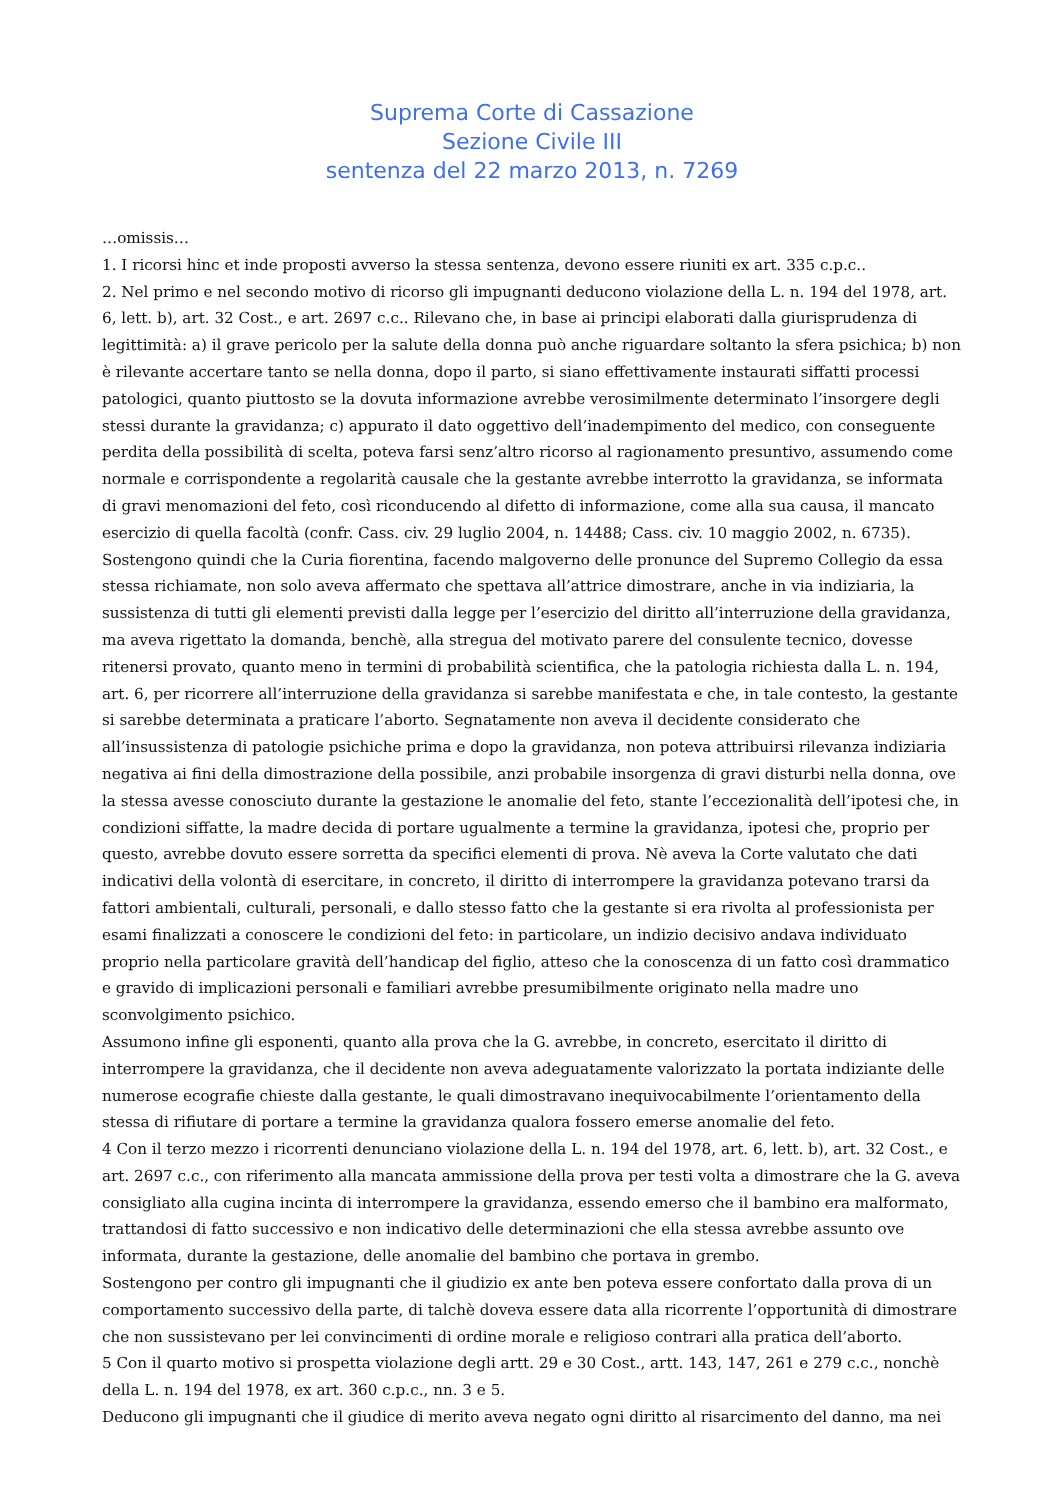Suprema Corte di Cassazione
Sezione Civile III
sentenza del 22 marzo 2013, n. 7269
…omissis…
1. I ricorsi hinc et inde proposti avverso la stessa sentenza, devono essere riuniti ex art. 335 c.p.c..
2. Nel primo e nel secondo motivo di ricorso gli impugnanti deducono violazione della L. n. 194 del 1978, art. 6, lett. b), art. 32 Cost., e art. 2697 c.c.. Rilevano che, in base ai principi elaborati dalla giurisprudenza di legittimità: a) il grave pericolo per la salute della donna può anche riguardare soltanto la sfera psichica; b) non è rilevante accertare tanto se nella donna, dopo il parto, si siano effettivamente instaurati siffatti processi patologici, quanto piuttosto se la dovuta informazione avrebbe verosimilmente determinato l’insorgere degli stessi durante la gravidanza; c) appurato il dato oggettivo dell’inadempimento del medico, con conseguente perdita della possibilità di scelta, poteva farsi senz’altro ricorso al ragionamento presuntivo, assumendo come normale e corrispondente a regolarità causale che la gestante avrebbe interrotto la gravidanza, se informata di gravi menomazioni del feto, così riconducendo al difetto di informazione, come alla sua causa, il mancato esercizio di quella facoltà (confr. Cass. civ. 29 luglio 2004, n. 14488; Cass. civ. 10 maggio 2002, n. 6735).
Sostengono quindi che la Curia fiorentina, facendo malgoverno delle pronunce del Supremo Collegio da essa stessa richiamate, non solo aveva affermato che spettava all’attrice dimostrare, anche in via indiziaria, la sussistenza di tutti gli elementi previsti dalla legge per l’esercizio del diritto all’interruzione della gravidanza, ma aveva rigettato la domanda, benchè, alla stregua del motivato parere del consulente tecnico, dovesse ritenersi provato, quanto meno in termini di probabilità scientifica, che la patologia richiesta dalla L. n. 194, art. 6, per ricorrere all’interruzione della gravidanza si sarebbe manifestata e che, in tale contesto, la gestante si sarebbe determinata a praticare l’aborto. Segnatamente non aveva il decidente considerato che all’insussistenza di patologie psichiche prima e dopo la gravidanza, non poteva attribuirsi rilevanza indiziaria negativa ai fini della dimostrazione della possibile, anzi probabile insorgenza di gravi disturbi nella donna, ove la stessa avesse conosciuto durante la gestazione le anomalie del feto, stante l’eccezionalità dell’ipotesi che, in condizioni siffatte, la madre decida di portare ugualmente a termine la gravidanza, ipotesi che, proprio per questo, avrebbe dovuto essere sorretta da specifici elementi di prova. Nè aveva la Corte valutato che dati indicativi della volontà di esercitare, in concreto, il diritto di interrompere la gravidanza potevano trarsi da fattori ambientali, culturali, personali, e dallo stesso fatto che la gestante si era rivolta al professionista per esami finalizzati a conoscere le condizioni del feto: in particolare, un indizio decisivo andava individuato proprio nella particolare gravità dell’handicap del figlio, atteso che la conoscenza di un fatto così drammatico e gravido di implicazioni personali e familiari avrebbe presumibilmente originato nella madre uno sconvolgimento psichico.
Assumono infine gli esponenti, quanto alla prova che la G. avrebbe, in concreto, esercitato il diritto di interrompere la gravidanza, che il decidente non aveva adeguatamente valorizzato la portata indiziante delle numerose ecografie chieste dalla gestante, le quali dimostravano inequivocabilmente l’orientamento della stessa di rifiutare di portare a termine la gravidanza qualora fossero emerse anomalie del feto.
4 Con il terzo mezzo i ricorrenti denunciano violazione della L. n. 194 del 1978, art. 6, lett. b), art. 32 Cost., e art. 2697 c.c., con riferimento alla mancata ammissione della prova per testi volta a dimostrare che la G. aveva consigliato alla cugina incinta di interrompere la gravidanza, essendo emerso che il bambino era malformato, trattandosi di fatto successivo e non indicativo delle determinazioni che ella stessa avrebbe assunto ove informata, durante la gestazione, delle anomalie del bambino che portava in grembo.
Sostengono per contro gli impugnanti che il giudizio ex ante ben poteva essere confortato dalla prova di un comportamento successivo della parte, di talchè doveva essere data alla ricorrente l’opportunità di dimostrare che non sussistevano per lei convincimenti di ordine morale e religioso contrari alla pratica dell’aborto.
5 Con il quarto motivo si prospetta violazione degli artt. 29 e 30 Cost., artt. 143, 147, 261 e 279 c.c., nonchè della L. n. 194 del 1978, ex art. 360 c.p.c., nn. 3 e 5.
Deducono gli impugnanti che il giudice di merito aveva negato ogni diritto al risarcimento del danno, ma nei